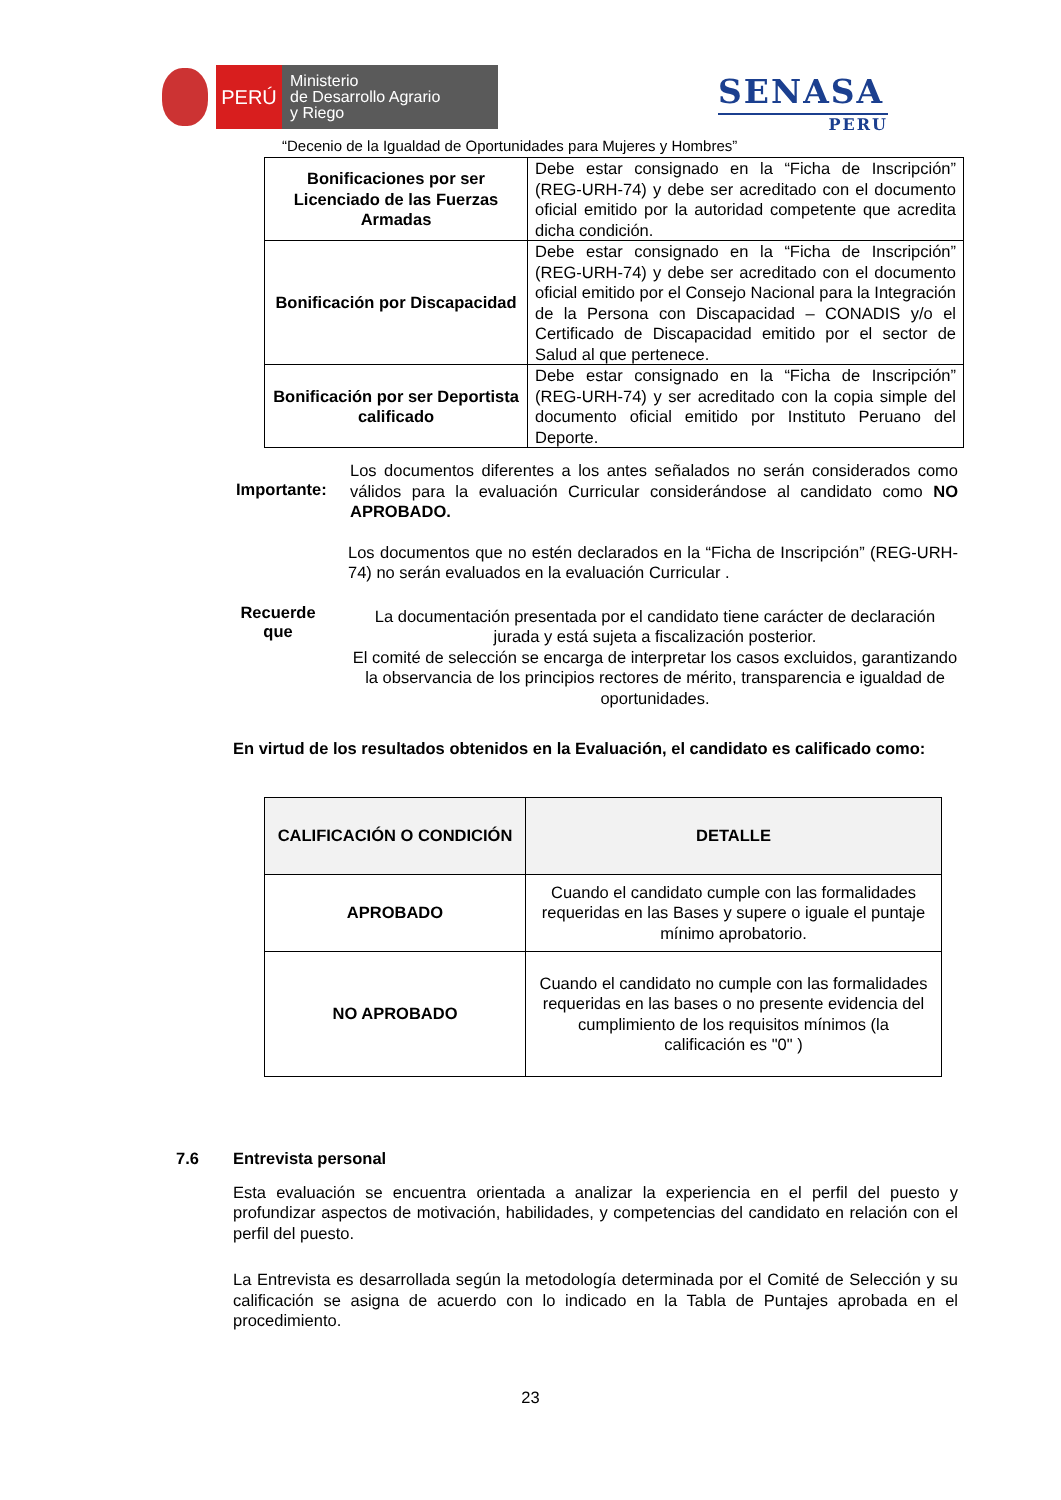PERÚ
Ministerio
de Desarrollo Agrario
y Riego
SENASA
PERU
“Decenio de la Igualdad de Oportunidades para Mujeres y Hombres”
| Bonificaciones por ser Licenciado de las Fuerzas Armadas | Debe estar consignado en la “Ficha de Inscripción” (REG-URH-74) y debe ser acreditado con el documento oficial emitido por la autoridad competente que acredita dicha condición. |
| Bonificación por Discapacidad | Debe estar consignado en la “Ficha de Inscripción” (REG-URH-74) y debe ser acreditado con el documento oficial emitido por el Consejo Nacional para la Integración de la Persona con Discapacidad – CONADIS y/o el Certificado de Discapacidad emitido por el sector de Salud al que pertenece. |
| Bonificación por ser Deportista calificado | Debe estar consignado en la “Ficha de Inscripción” (REG-URH-74) y ser acreditado con la copia simple del documento oficial emitido por Instituto Peruano del Deporte. |
Importante:
Los documentos diferentes a los antes señalados no serán considerados como válidos para la evaluación Curricular considerándose al candidato como NO APROBADO.
Los documentos que no estén declarados en la “Ficha de Inscripción” (REG-URH-74) no serán evaluados en la evaluación Curricular .
Recuerde que
La documentación presentada por el candidato tiene carácter de declaración jurada y está sujeta a fiscalización posterior.
El comité de selección se encarga de interpretar los casos excluidos, garantizando la observancia de los principios rectores de mérito, transparencia e igualdad de oportunidades.
En virtud de los resultados obtenidos en la Evaluación, el candidato es calificado como:
| CALIFICACIÓN O CONDICIÓN | DETALLE |
| --- | --- |
| APROBADO | Cuando el candidato cumple con las formalidades requeridas en las Bases y supere o iguale el puntaje mínimo aprobatorio. |
| NO APROBADO | Cuando el candidato no cumple con las formalidades requeridas en las bases o no presente evidencia del cumplimiento de los requisitos mínimos (la calificación es "0" ) |
7.6 Entrevista personal
Esta evaluación se encuentra orientada a analizar la experiencia en el perfil del puesto y profundizar aspectos de motivación, habilidades, y competencias del candidato en relación con el perfil del puesto.
La Entrevista es desarrollada según la metodología determinada por el Comité de Selección y su calificación se asigna de acuerdo con lo indicado en la Tabla de Puntajes aprobada en el procedimiento.
23